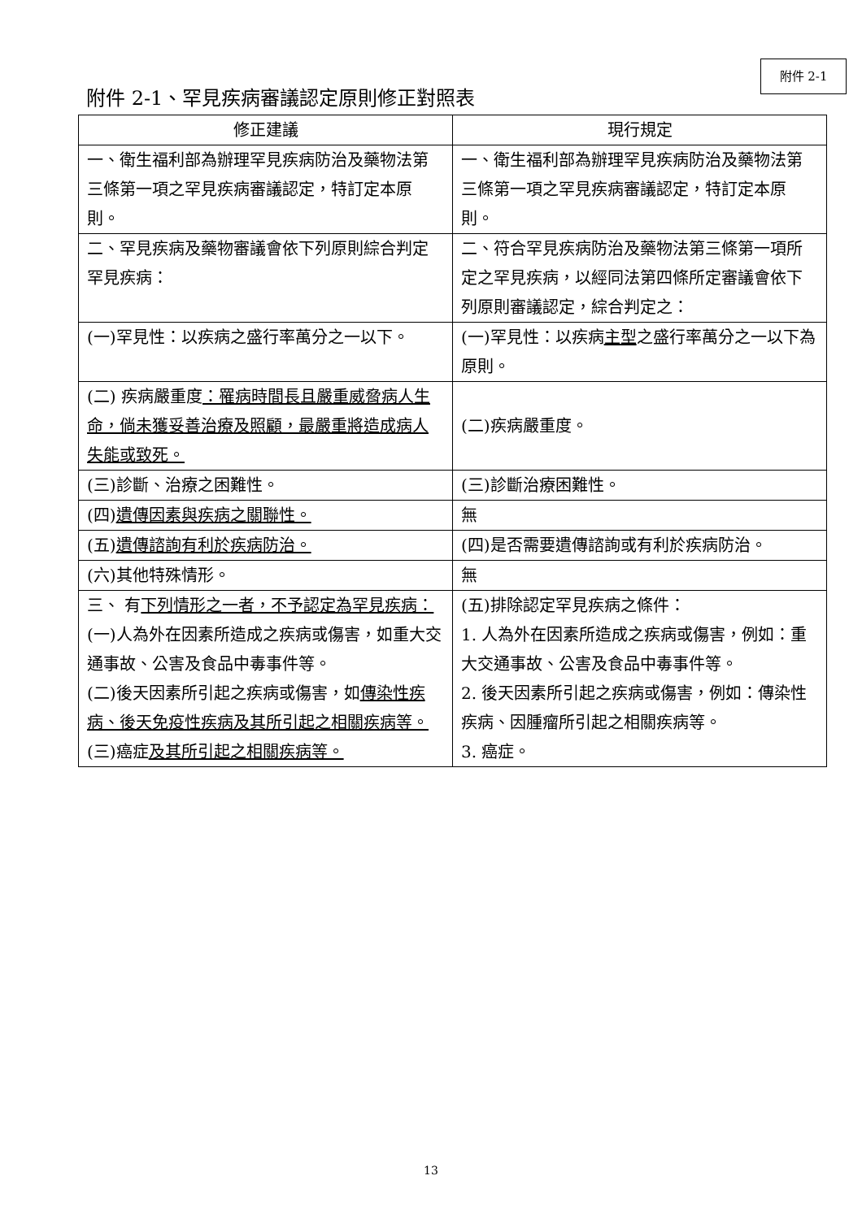附件 2-1
附件 2-1、罕見疾病審議認定原則修正對照表
| 修正建議 | 現行規定 |
| --- | --- |
| 一、衛生福利部為辦理罕見疾病防治及藥物法第三條第一項之罕見疾病審議認定，特訂定本原則。 | 一、衛生福利部為辦理罕見疾病防治及藥物法第三條第一項之罕見疾病審議認定，特訂定本原則。 |
| 二、罕見疾病及藥物審議會依下列原則綜合判定罕見疾病： | 二、符合罕見疾病防治及藥物法第三條第一項所定之罕見疾病，以經同法第四條所定審議會依下列原則審議認定，綜合判定之： |
| (一)罕見性：以疾病之盛行率萬分之一以下。 | (一)罕見性：以疾病 主型 之盛行率萬分之一以下為原則。 |
| (二) 疾病嚴重度 ：罹病時間長且嚴重威脅病人生命，倘未獲妥善治療及照顧，最嚴重將造成病人失能或致死。 | (二)疾病嚴重度。 |
| (三)診斷、治療之困難性。 | (三)診斷治療困難性。 |
| (四) 遺傳因素與疾病之關聯性。 | 無 |
| (五) 遺傳諮詢有利於疾病防治。 | (四)是否需要遺傳諮詢或有利於疾病防治。 |
| (六)其他特殊情形。 | 無 |
| 三、 有 下列情形之一者，不予認定為罕見疾病： (一)人為外在因素所造成之疾病或傷害，如重大交通事故、公害及食品中毒事件等。 (二)後天因素所引起之疾病或傷害，如 傳染性疾病、後天免疫性疾病及其所引起之相關疾病等。 (三)癌症 及其所引起之相關疾病等。 | (五)排除認定罕見疾病之條件： 1. 人為外在因素所造成之疾病或傷害，例如：重大交通事故、公害及食品中毒事件等。 2. 後天因素所引起之疾病或傷害，例如：傳染性疾病、因腫瘤所引起之相關疾病等。 3. 癌症。 |
13